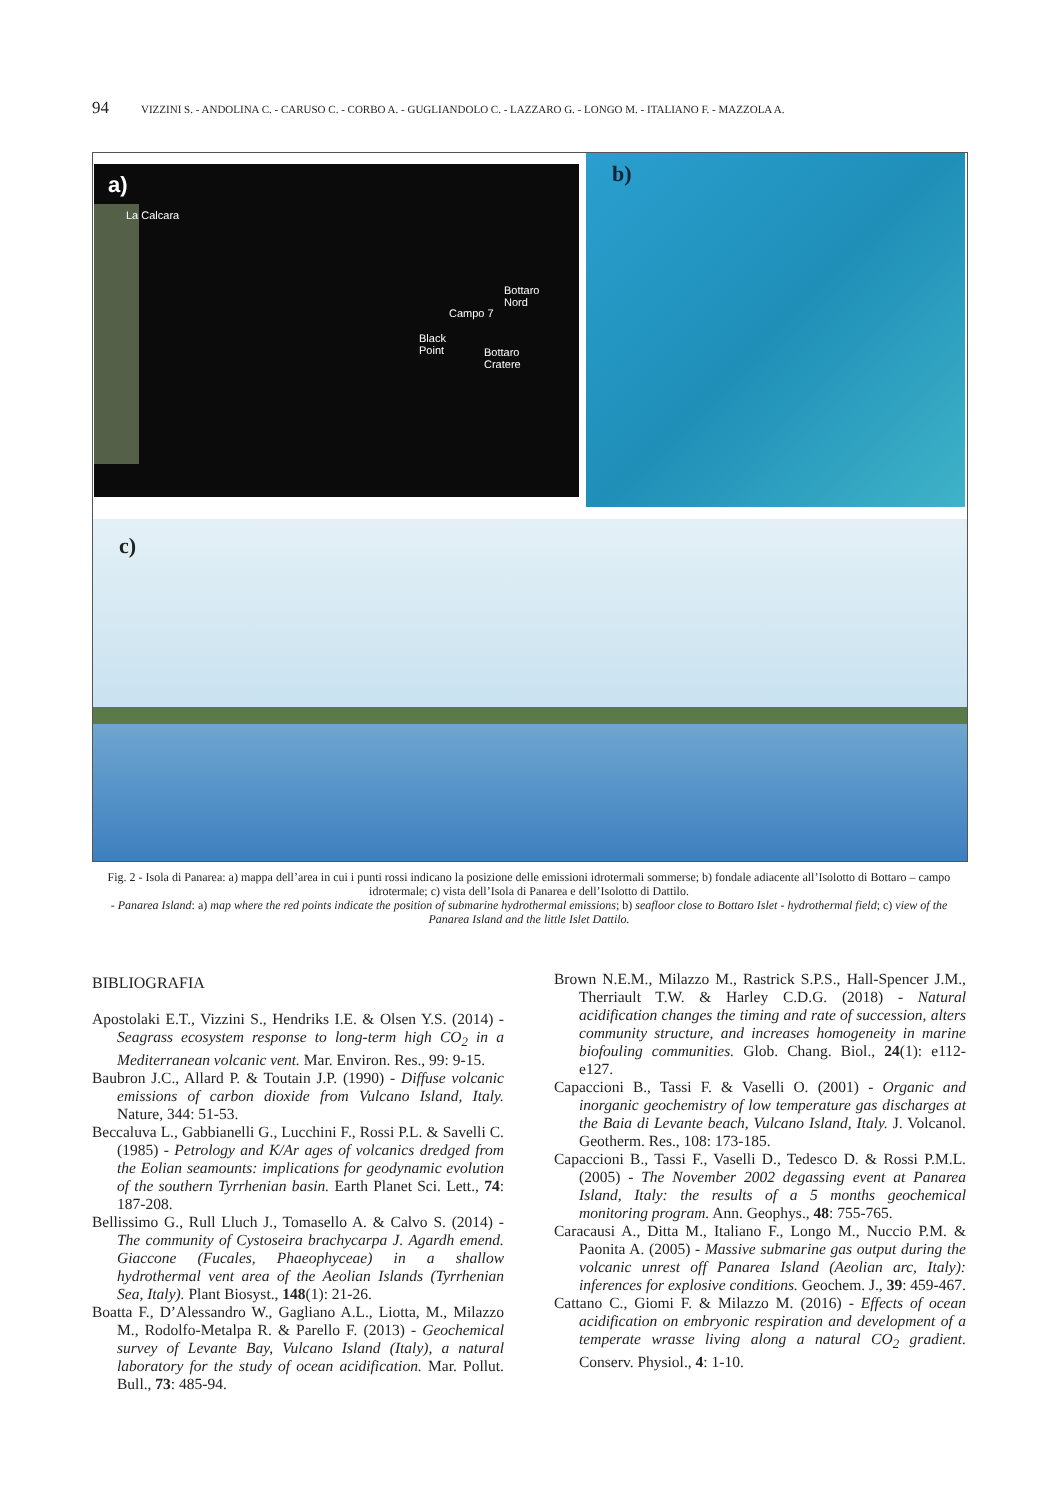94 VIZZINI S. - ANDOLINA C. - CARUSO C. - CORBO A. - GUGLIANDOLO C. - LAZZARO G. - LONGO M. - ITALIANO F. - MAZZOLA A.
a)
La Calcara
Bottaro
Nord
Campo 7
Black
Point
Bottaro
Cratere
b)
c)
Fig. 2 - Isola di Panarea: a) mappa dell’area in cui i punti rossi indicano la posizione delle emissioni idrotermali sommerse; b) fondale adiacente all’Isolotto di Bottaro – campo idrotermale; c) vista dell’Isola di Panarea e dell’Isolotto di Dattilo.
- Panarea Island: a) map where the red points indicate the position of submarine hydrothermal emissions; b) seafloor close to Bottaro Islet - hydrothermal field; c) view of the Panarea Island and the little Islet Dattilo.
BIBLIOGRAFIA
Apostolaki E.T., Vizzini S., Hendriks I.E. & Olsen Y.S. (2014) - Seagrass ecosystem response to long-term high CO<sub>2</sub> in a Mediterranean volcanic vent. Mar. Environ. Res., 99: 9-15.
Baubron J.C., Allard P. & Toutain J.P. (1990) - Diffuse volcanic emissions of carbon dioxide from Vulcano Island, Italy. Nature, 344: 51-53.
Beccaluva L., Gabbianelli G., Lucchini F., Rossi P.L. & Savelli C. (1985) - Petrology and K/Ar ages of volcanics dredged from the Eolian seamounts: implications for geodynamic evolution of the southern Tyrrhenian basin. Earth Planet Sci. Lett., 74: 187-208.
Bellissimo G., Rull Lluch J., Tomasello A. & Calvo S. (2014) - The community of Cystoseira brachycarpa J. Agardh emend. Giaccone (Fucales, Phaeophyceae) in a shallow hydrothermal vent area of the Aeolian Islands (Tyrrhenian Sea, Italy). Plant Biosyst., 148(1): 21-26.
Boatta F., D’Alessandro W., Gagliano A.L., Liotta, M., Milazzo M., Rodolfo-Metalpa R. & Parello F. (2013) - Geochemical survey of Levante Bay, Vulcano Island (Italy), a natural laboratory for the study of ocean acidification. Mar. Pollut. Bull., 73: 485-94.
Brown N.E.M., Milazzo M., Rastrick S.P.S., Hall-Spencer J.M., Therriault T.W. & Harley C.D.G. (2018) - Natural acidification changes the timing and rate of succession, alters community structure, and increases homogeneity in marine biofouling communities. Glob. Chang. Biol., 24(1): e112-e127.
Capaccioni B., Tassi F. & Vaselli O. (2001) - Organic and inorganic geochemistry of low temperature gas discharges at the Baia di Levante beach, Vulcano Island, Italy. J. Volcanol. Geotherm. Res., 108: 173-185.
Capaccioni B., Tassi F., Vaselli D., Tedesco D. & Rossi P.M.L. (2005) - The November 2002 degassing event at Panarea Island, Italy: the results of a 5 months geochemical monitoring program. Ann. Geophys., 48: 755-765.
Caracausi A., Ditta M., Italiano F., Longo M., Nuccio P.M. & Paonita A. (2005) - Massive submarine gas output during the volcanic unrest off Panarea Island (Aeolian arc, Italy): inferences for explosive conditions. Geochem. J., 39: 459-467.
Cattano C., Giomi F. & Milazzo M. (2016) - Effects of ocean acidification on embryonic respiration and development of a temperate wrasse living along a natural CO<sub>2</sub> gradient. Conserv. Physiol., 4: 1-10.